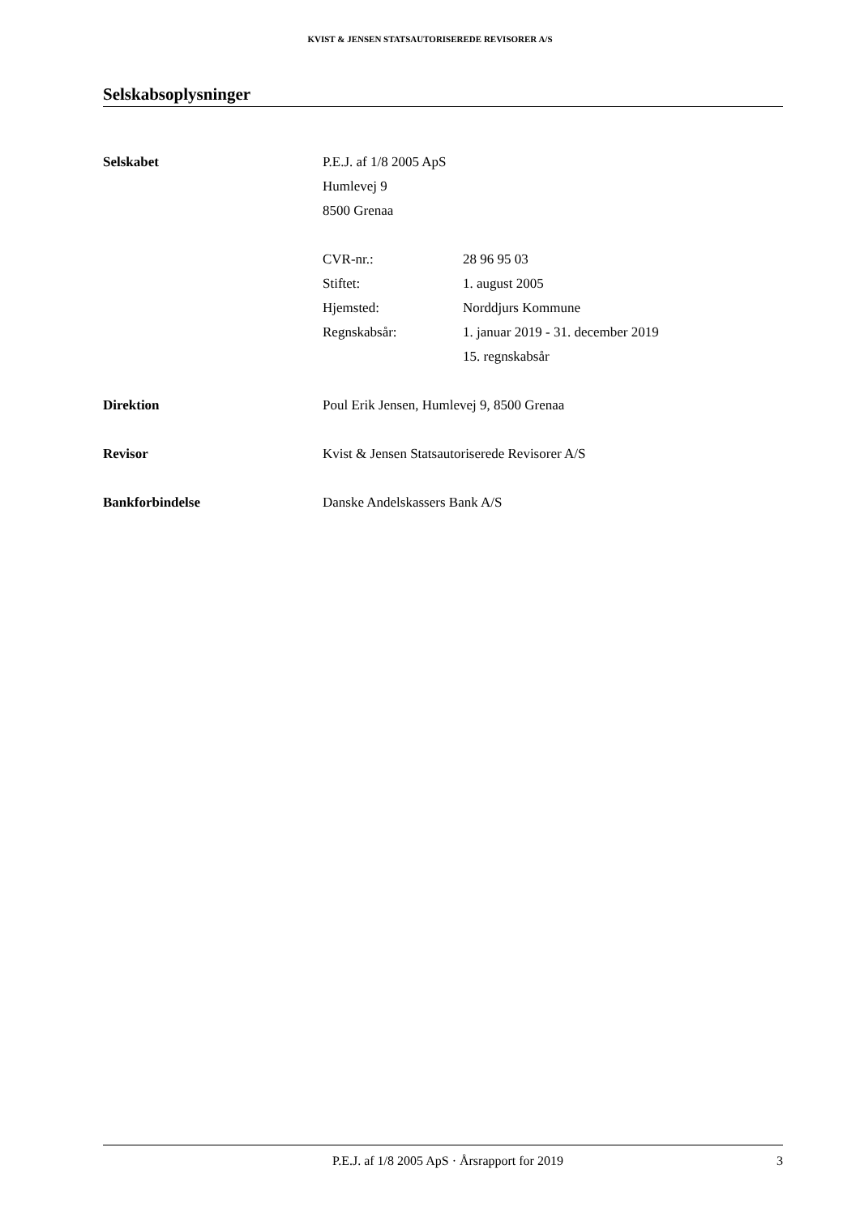KVIST & JENSEN STATSAUTORISEREDE REVISORER A/S
Selskabsoplysninger
Selskabet P.E.J. af 1/8 2005 ApS
Humlevej 9
8500 Grenaa
CVR-nr.: 28 96 95 03
Stiftet: 1. august 2005
Hjemsted: Norddjurs Kommune
Regnskabsår: 1. januar 2019 - 31. december 2019
15. regnskabsår
Direktion Poul Erik Jensen, Humlevej 9, 8500 Grenaa
Revisor Kvist & Jensen Statsautoriserede Revisorer A/S
Bankforbindelse Danske Andelskassers Bank A/S
P.E.J. af 1/8 2005 ApS · Årsrapport for 2019
3